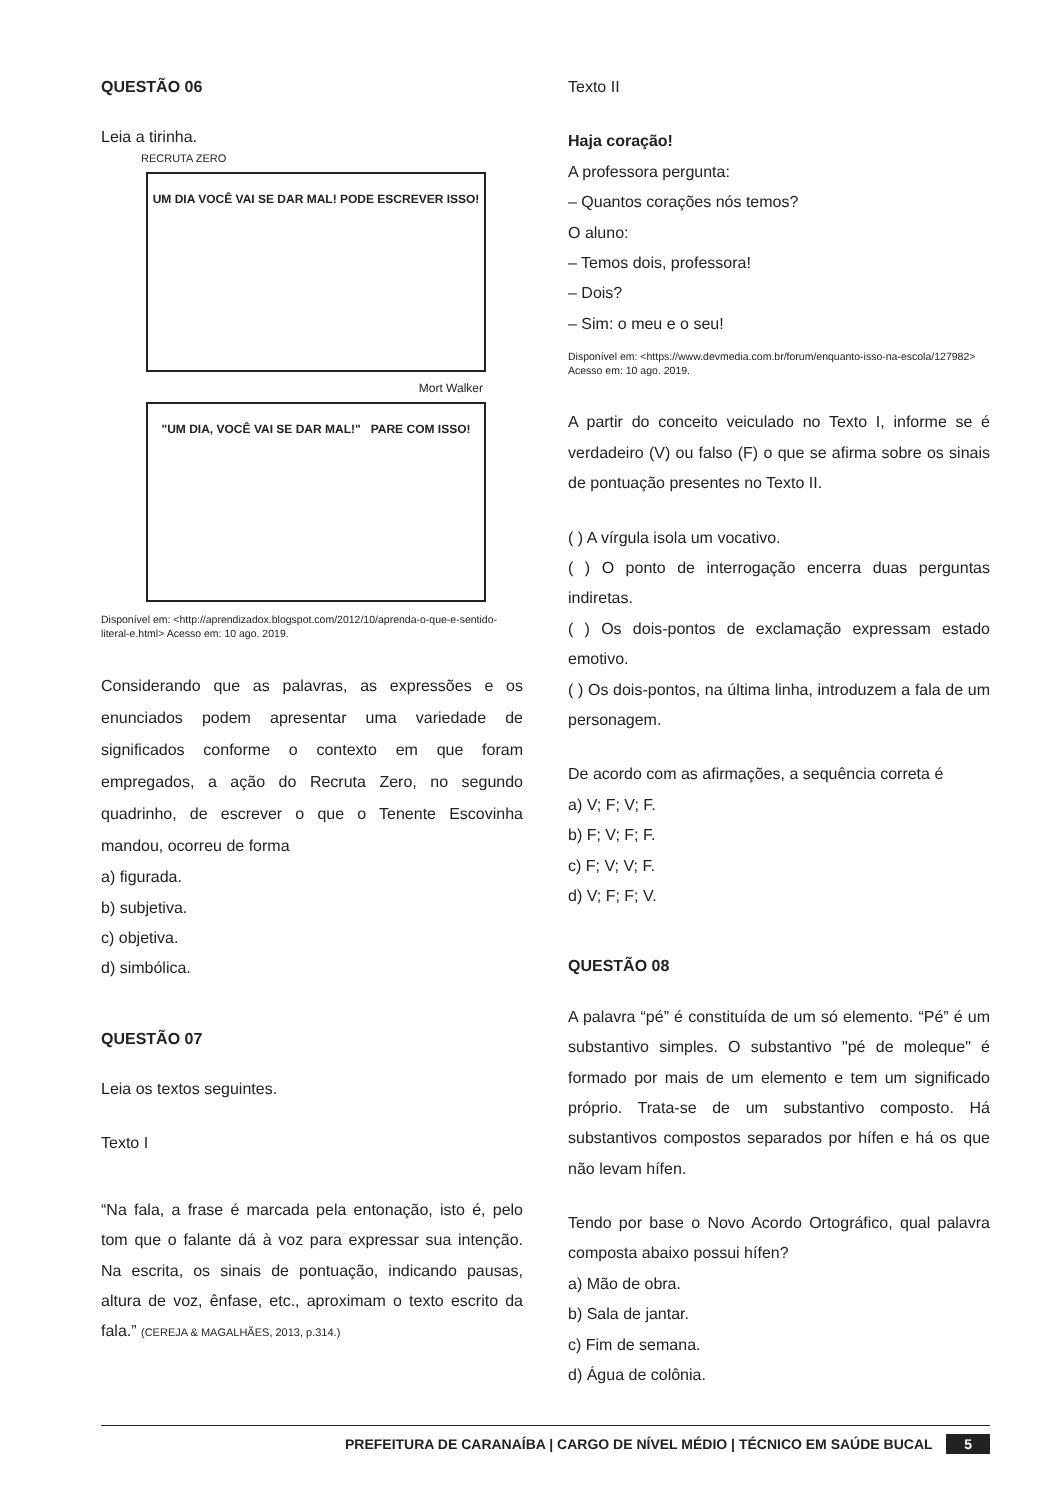QUESTÃO 06
Leia a tirinha.
RECRUTA ZERO
UM DIA VOCÊ VAI SE DAR MAL! PODE ESCREVER ISSO!
Mort Walker
"UM DIA, VOCÊ VAI SE DAR MAL!" PARE COM ISSO!
Disponível em: <http://aprendizadox.blogspot.com/2012/10/aprenda-o-que-e-sentido-literal-e.html> Acesso em: 10 ago. 2019.
Considerando que as palavras, as expressões e os enunciados podem apresentar uma variedade de significados conforme o contexto em que foram empregados, a ação do Recruta Zero, no segundo quadrinho, de escrever o que o Tenente Escovinha mandou, ocorreu de forma
a) figurada.
b) subjetiva.
c) objetiva.
d) simbólica.
QUESTÃO 07
Leia os textos seguintes.
Texto I
“Na fala, a frase é marcada pela entonação, isto é, pelo tom que o falante dá à voz para expressar sua intenção. Na escrita, os sinais de pontuação, indicando pausas, altura de voz, ênfase, etc., aproximam o texto escrito da fala.” (CEREJA & MAGALHÃES, 2013, p.314.)
Texto II
Haja coração!
A professora pergunta:
– Quantos corações nós temos?
O aluno:
– Temos dois, professora!
– Dois?
– Sim: o meu e o seu!
Disponível em: <https://www.devmedia.com.br/forum/enquanto-isso-na-escola/127982> Acesso em: 10 ago. 2019.
A partir do conceito veiculado no Texto I, informe se é verdadeiro (V) ou falso (F) o que se afirma sobre os sinais de pontuação presentes no Texto II.
( ) A vírgula isola um vocativo.
( ) O ponto de interrogação encerra duas perguntas indiretas.
( ) Os dois-pontos de exclamação expressam estado emotivo.
( ) Os dois-pontos, na última linha, introduzem a fala de um personagem.
De acordo com as afirmações, a sequência correta é
a) V; F; V; F.
b) F; V; F; F.
c) F; V; V; F.
d) V; F; F; V.
QUESTÃO 08
A palavra “pé” é constituída de um só elemento. “Pé” é um substantivo simples. O substantivo "pé de moleque" é formado por mais de um elemento e tem um significado próprio. Trata-se de um substantivo composto. Há substantivos compostos separados por hífen e há os que não levam hífen.
Tendo por base o Novo Acordo Ortográfico, qual palavra composta abaixo possui hífen?
a) Mão de obra.
b) Sala de jantar.
c) Fim de semana.
d) Água de colônia.
PREFEITURA DE CARANAÍBA | CARGO DE NÍVEL MÉDIO | TÉCNICO EM SAÚDE BUCAL 5